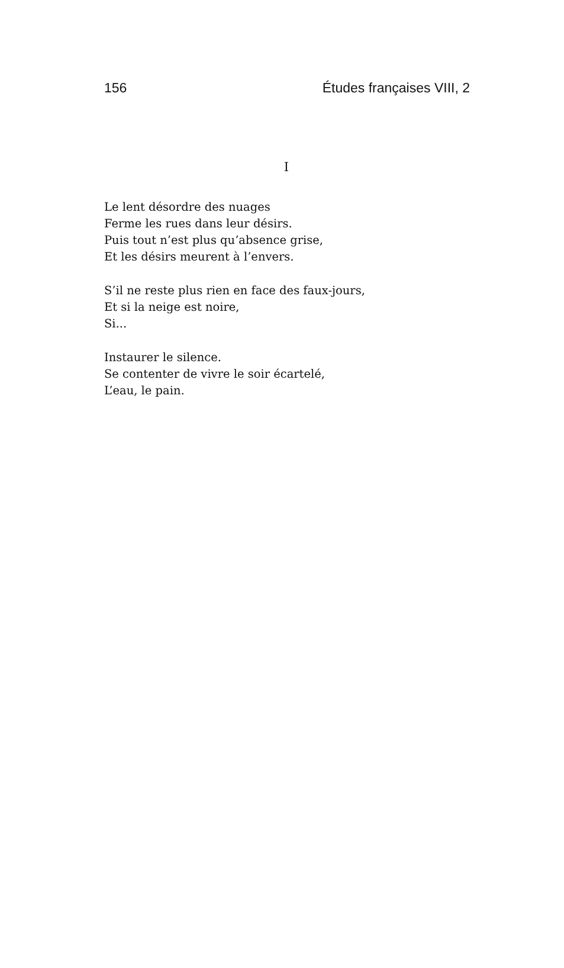156 Études françaises VIII, 2
I
Le lent désordre des nuages
Ferme les rues dans leur désirs.
Puis tout n’est plus qu’absence grise,
Et les désirs meurent à l’envers.
S’il ne reste plus rien en face des faux-jours,
Et si la neige est noire,
Si...
Instaurer le silence.
Se contenter de vivre le soir écartelé,
L’eau, le pain.